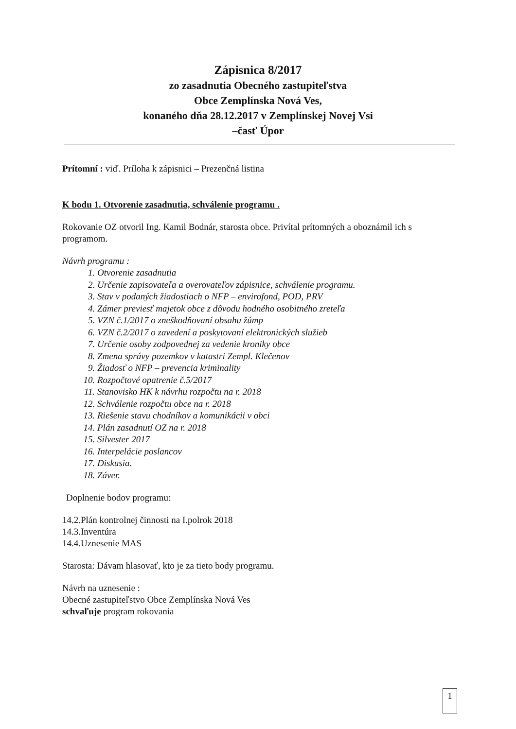Zápisnica 8/2017
zo zasadnutia Obecného zastupiteľstva
Obce Zemplínska Nová Ves,
konaného dňa 28.12.2017 v Zemplínskej Novej Vsi
–časť Úpor
Prítomní : viď. Príloha k zápisnici – Prezenčná listina
K bodu 1. Otvorenie zasadnutia, schválenie programu .
Rokovanie OZ otvoril Ing. Kamil Bodnár, starosta obce. Privítal prítomných a oboznámil ich s programom.
Návrh programu :
1. Otvorenie zasadnutia
2. Určenie zapisovateľa a overovateľov zápisnice, schválenie programu.
3. Stav v podaných žiadostiach o NFP – envirofond, POD, PRV
4. Zámer previesť majetok obce z dôvodu hodného osobitného zreteľa
5. VZN č.1/2017 o zneškodňovaní obsahu žúmp
6. VZN č.2/2017 o zavedení a poskytovaní elektronických služieb
7. Určenie osoby zodpovednej za vedenie kroniky obce
8. Zmena správy pozemkov v katastri Zempl. Klečenov
9. Žiadosť o NFP – prevencia kriminality
10. Rozpočtové opatrenie č.5/2017
11. Stanovisko HK k návrhu rozpočtu na r. 2018
12. Schválenie rozpočtu obce na r. 2018
13. Riešenie stavu chodníkov a komunikácii v obci
14. Plán zasadnutí OZ na r. 2018
15. Silvester 2017
16. Interpelácie poslancov
17. Diskusia.
18. Záver.
Doplnenie bodov programu:
14.2.Plán kontrolnej činnosti na I.polrok 2018
14.3.Inventúra
14.4.Uznesenie MAS
Starosta: Dávam hlasovať, kto je za tieto body programu.
Návrh na uznesenie :
Obecné zastupiteľstvo Obce Zemplínska Nová Ves
schvaľuje program rokovania
1